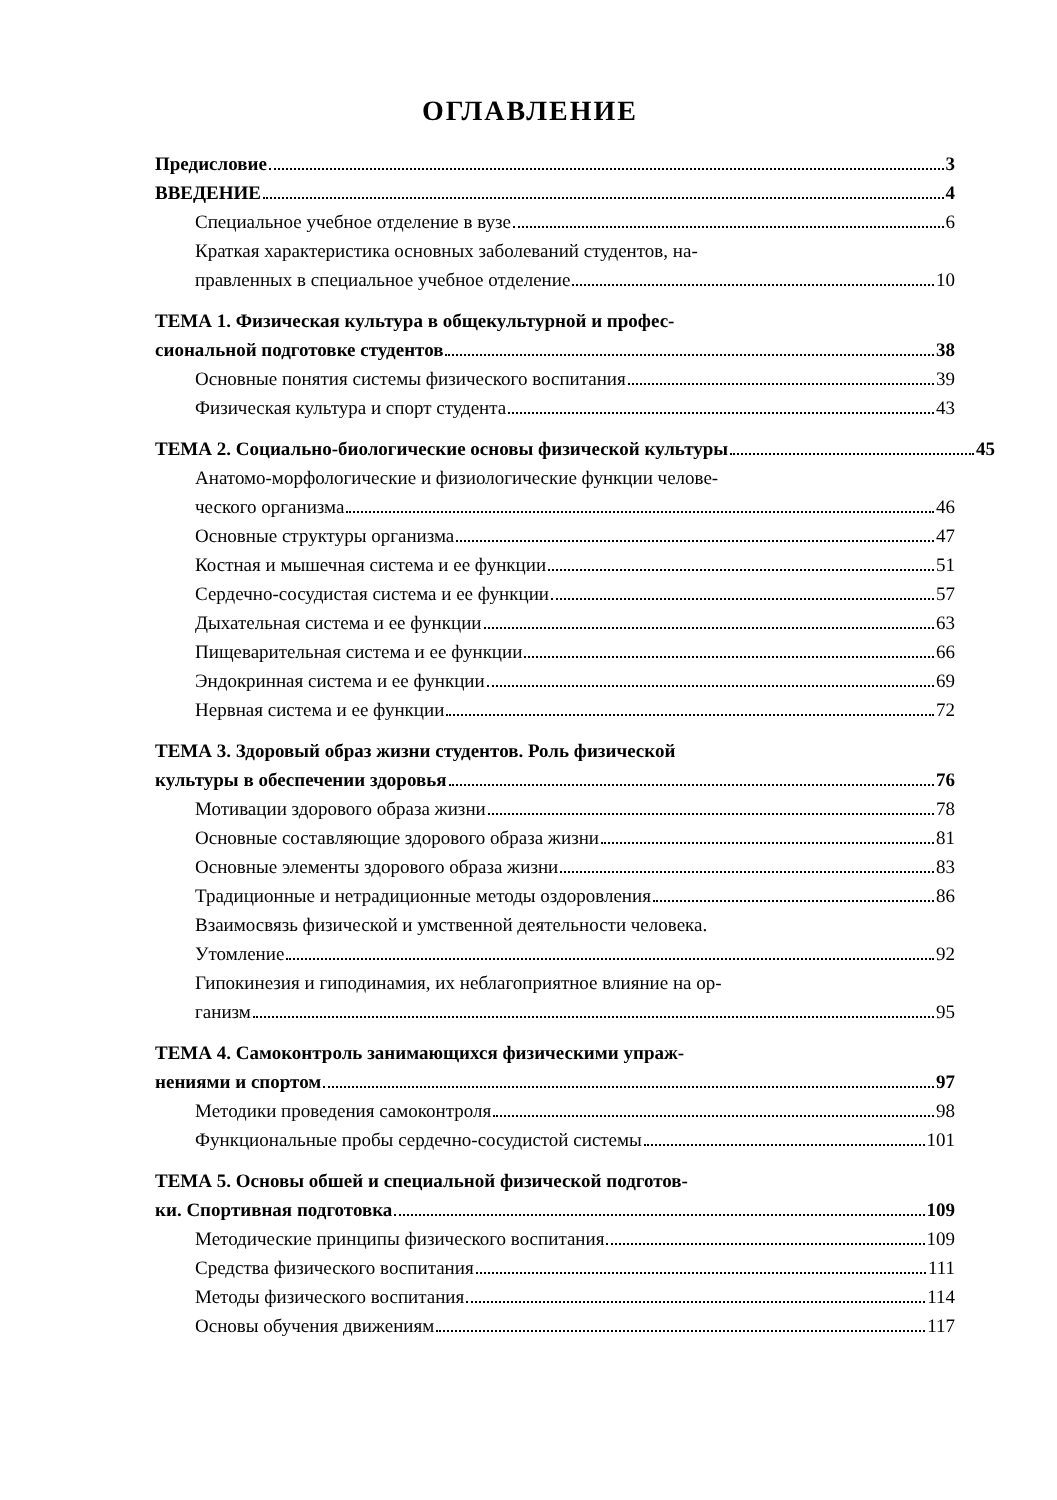ОГЛАВЛЕНИЕ
Предисловие 3
ВВЕДЕНИЕ 4
Специальное учебное отделение в вузе 6
Краткая характеристика основных заболеваний студентов, на-
правленных в специальное учебное отделение 10
ТЕМА 1. Физическая культура в общекультурной и профес-
сиональной подготовке студентов 38
Основные понятия системы физического воспитания 39
Физическая культура и спорт студента 43
ТЕМА 2. Социально-биологические основы физической культуры 45
Анатомо-морфологические и физиологические функции челове-
ческого организма 46
Основные структуры организма 47
Костная и мышечная система и ее функции 51
Сердечно-сосудистая система и ее функции 57
Дыхательная система и ее функции 63
Пищеварительная система и ее функции 66
Эндокринная система и ее функции 69
Нервная система и ее функции 72
ТЕМА 3. Здоровый образ жизни студентов. Роль физической
культуры в обеспечении здоровья 76
Мотивации здорового образа жизни 78
Основные составляющие здорового образа жизни 81
Основные элементы здорового образа жизни 83
Традиционные и нетрадиционные методы оздоровления 86
Взаимосвязь физической и умственной деятельности человека.
Утомление 92
Гипокинезия и гиподинамия, их неблагоприятное влияние на ор-
ганизм 95
ТЕМА 4. Самоконтроль занимающихся физическими упраж-
нениями и спортом 97
Методики проведения самоконтроля 98
Функциональные пробы сердечно-сосудистой системы 101
ТЕМА 5. Основы обшей и специальной физической подготов-
ки. Спортивная подготовка 109
Методические принципы физического воспитания 109
Средства физического воспитания 111
Методы физического воспитания 114
Основы обучения движениям 117